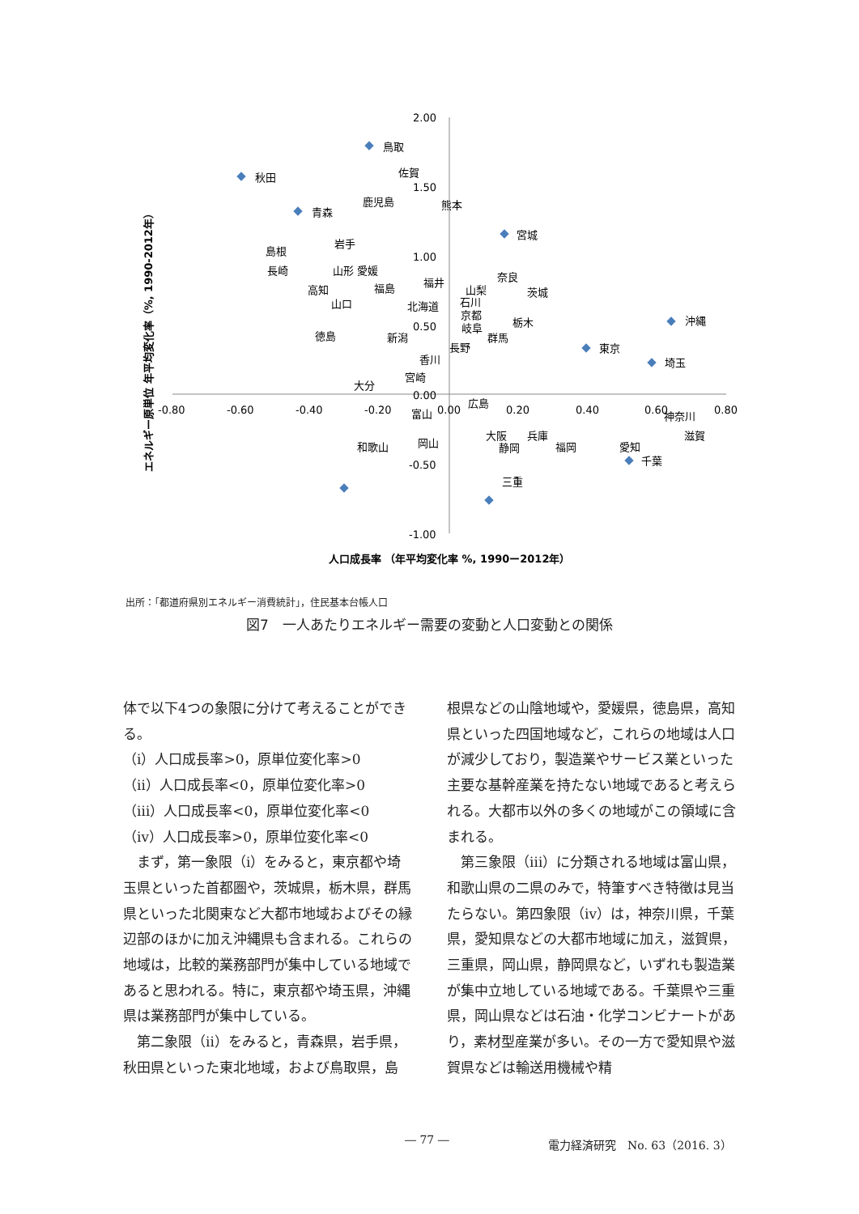2.00
1.50
1.00
0.50
0.00
-0.50
-1.00
-0.80
-0.60
-0.40
-0.20
0.00
0.20
0.40
0.60
0.80
鳥取
秋田
佐賀
鹿児島
熊本
青森
宮城
岩手
島根
長崎
山形 愛媛
福島
高知
山口
福井
奈良
山梨
茨城
北海道
石川
京都
栃木
岐阜
沖縄
徳島
新潟
群馬
長野
東京
香川
埼玉
宮崎
大分
広島
富山
神奈川
大阪
兵庫
滋賀
和歌山
岡山
静岡
福岡
愛知
千葉
三重
エネルギー原単位 年平均変化率（%, 1990-2012年）
人口成長率 （年平均変化率 %, 1990ー2012年）
出所：｢都道府県別エネルギー消費統計｣，住民基本台帳人口
図7　一人あたりエネルギー需要の変動と人口変動との関係
体で以下4つの象限に分けて考えることができる。
（ⅰ）人口成長率>0，原単位変化率>0
（ⅱ）人口成長率<0，原単位変化率>0
（ⅲ）人口成長率<0，原単位変化率<0
（ⅳ）人口成長率>0，原単位変化率<0
　まず，第一象限（ⅰ）をみると，東京都や埼玉県といった首都圏や，茨城県，栃木県，群馬県といった北関東など大都市地域およびその縁辺部のほかに加え沖縄県も含まれる。これらの地域は，比較的業務部門が集中している地域であると思われる。特に，東京都や埼玉県，沖縄県は業務部門が集中している。
　第二象限（ⅱ）をみると，青森県，岩手県，秋田県といった東北地域，および鳥取県，島
根県などの山陰地域や，愛媛県，徳島県，高知県といった四国地域など，これらの地域は人口が減少しており，製造業やサービス業といった主要な基幹産業を持たない地域であると考えられる。大都市以外の多くの地域がこの領域に含まれる。
　第三象限（ⅲ）に分類される地域は富山県，和歌山県の二県のみで，特筆すべき特徴は見当たらない。第四象限（ⅳ）は，神奈川県，千葉県，愛知県などの大都市地域に加え，滋賀県，三重県，岡山県，静岡県など，いずれも製造業が集中立地している地域である。千葉県や三重県，岡山県などは石油・化学コンビナートがあり，素材型産業が多い。その一方で愛知県や滋賀県などは輸送用機械や精
― 77 ― 電力経済研究　No. 63（2016. 3）